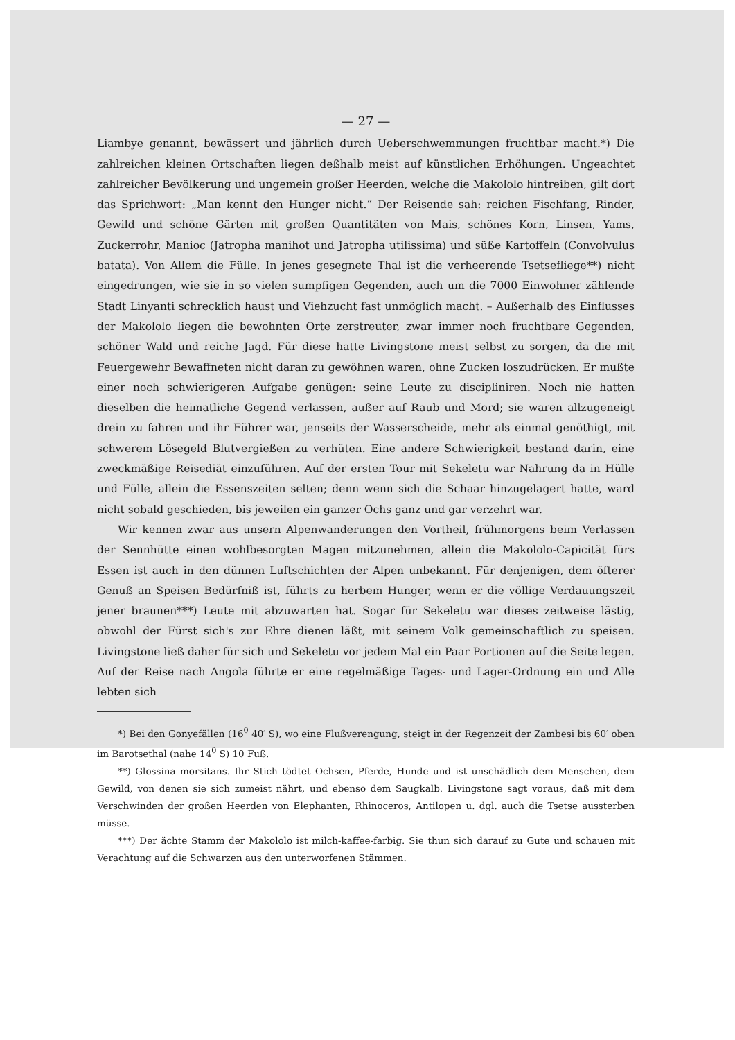— 27 —
Liambye genannt, bewässert und jährlich durch Ueberschwemmungen fruchtbar macht.*) Die zahlreichen kleinen Ortschaften liegen deßhalb meist auf künstlichen Erhöhungen. Ungeachtet zahlreicher Bevölkerung und ungemein großer Heerden, welche die Makololo hintreiben, gilt dort das Sprichwort: „Man kennt den Hunger nicht.“ Der Reisende sah: reichen Fischfang, Rinder, Gewild und schöne Gärten mit großen Quantitäten von Mais, schönes Korn, Linsen, Yams, Zuckerrohr, Manioc (Jatropha manihot und Jatropha utilissima) und süße Kartoffeln (Convolvulus batata). Von Allem die Fülle. In jenes gesegnete Thal ist die verheerende Tsetsefliege**) nicht eingedrungen, wie sie in so vielen sumpfigen Gegenden, auch um die 7000 Einwohner zählende Stadt Linyanti schrecklich haust und Viehzucht fast unmöglich macht. – Außerhalb des Einflusses der Makololo liegen die bewohnten Orte zerstreuter, zwar immer noch fruchtbare Gegenden, schöner Wald und reiche Jagd. Für diese hatte Livingstone meist selbst zu sorgen, da die mit Feuergewehr Bewaffneten nicht daran zu gewöhnen waren, ohne Zucken loszudrücken. Er mußte einer noch schwierigeren Aufgabe genügen: seine Leute zu discipliniren. Noch nie hatten dieselben die heimatliche Gegend verlassen, außer auf Raub und Mord; sie waren allzugeneigt drein zu fahren und ihr Führer war, jenseits der Wasserscheide, mehr als einmal genöthigt, mit schwerem Lösegeld Blutvergießen zu verhüten. Eine andere Schwierigkeit bestand darin, eine zweckmäßige Reisediät einzuführen. Auf der ersten Tour mit Sekeletu war Nahrung da in Hülle und Fülle, allein die Essenszeiten selten; denn wenn sich die Schaar hinzugelagert hatte, ward nicht sobald geschieden, bis jeweilen ein ganzer Ochs ganz und gar verzehrt war.
Wir kennen zwar aus unsern Alpenwanderungen den Vortheil, frühmorgens beim Verlassen der Sennhütte einen wohlbesorgten Magen mitzunehmen, allein die Makololo-Capicität fürs Essen ist auch in den dünnen Luftschichten der Alpen unbekannt. Für denjenigen, dem öfterer Genuß an Speisen Bedürfniß ist, führts zu herbem Hunger, wenn er die völlige Verdauungszeit jener braunen***) Leute mit abzuwarten hat. Sogar für Sekeletu war dieses zeitweise lästig, obwohl der Fürst sich's zur Ehre dienen läßt, mit seinem Volk gemeinschaftlich zu speisen. Livingstone ließ daher für sich und Sekeletu vor jedem Mal ein Paar Portionen auf die Seite legen. Auf der Reise nach Angola führte er eine regelmäßige Tages- und Lager-Ordnung ein und Alle lebten sich
*) Bei den Gonyefällen (16<sup>0</sup> 40′ S), wo eine Flußverengung, steigt in der Regenzeit der Zambesi bis 60′ oben im Barotsethal (nahe 14<sup>0</sup> S) 10 Fuß.
**) Glossina morsitans. Ihr Stich tödtet Ochsen, Pferde, Hunde und ist unschädlich dem Menschen, dem Gewild, von denen sie sich zumeist nährt, und ebenso dem Saugkalb. Livingstone sagt voraus, daß mit dem Verschwinden der großen Heerden von Elephanten, Rhinoceros, Antilopen u. dgl. auch die Tsetse aussterben müsse.
***) Der ächte Stamm der Makololo ist milch-kaffee-farbig. Sie thun sich darauf zu Gute und schauen mit Verachtung auf die Schwarzen aus den unterworfenen Stämmen.